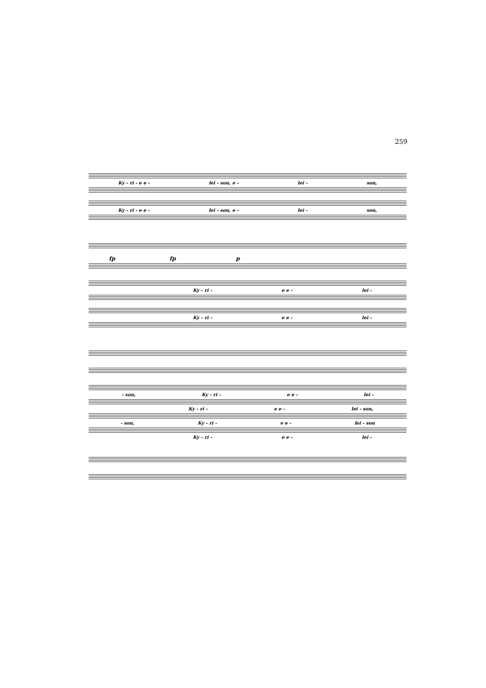259
Ky - ri - e e - lei - son, e - lei - son,
Ky - ri - e e - lei - son, e - lei - son,
fp fp p
Ky - ri - e e - lei -
Ky - ri - e e - lei -
- son, Ky - ri - e e - lei -
Ky - ri - e e - lei - son,
- son, Ky - ri - e e - lei - son
Ky - ri - e e - lei -